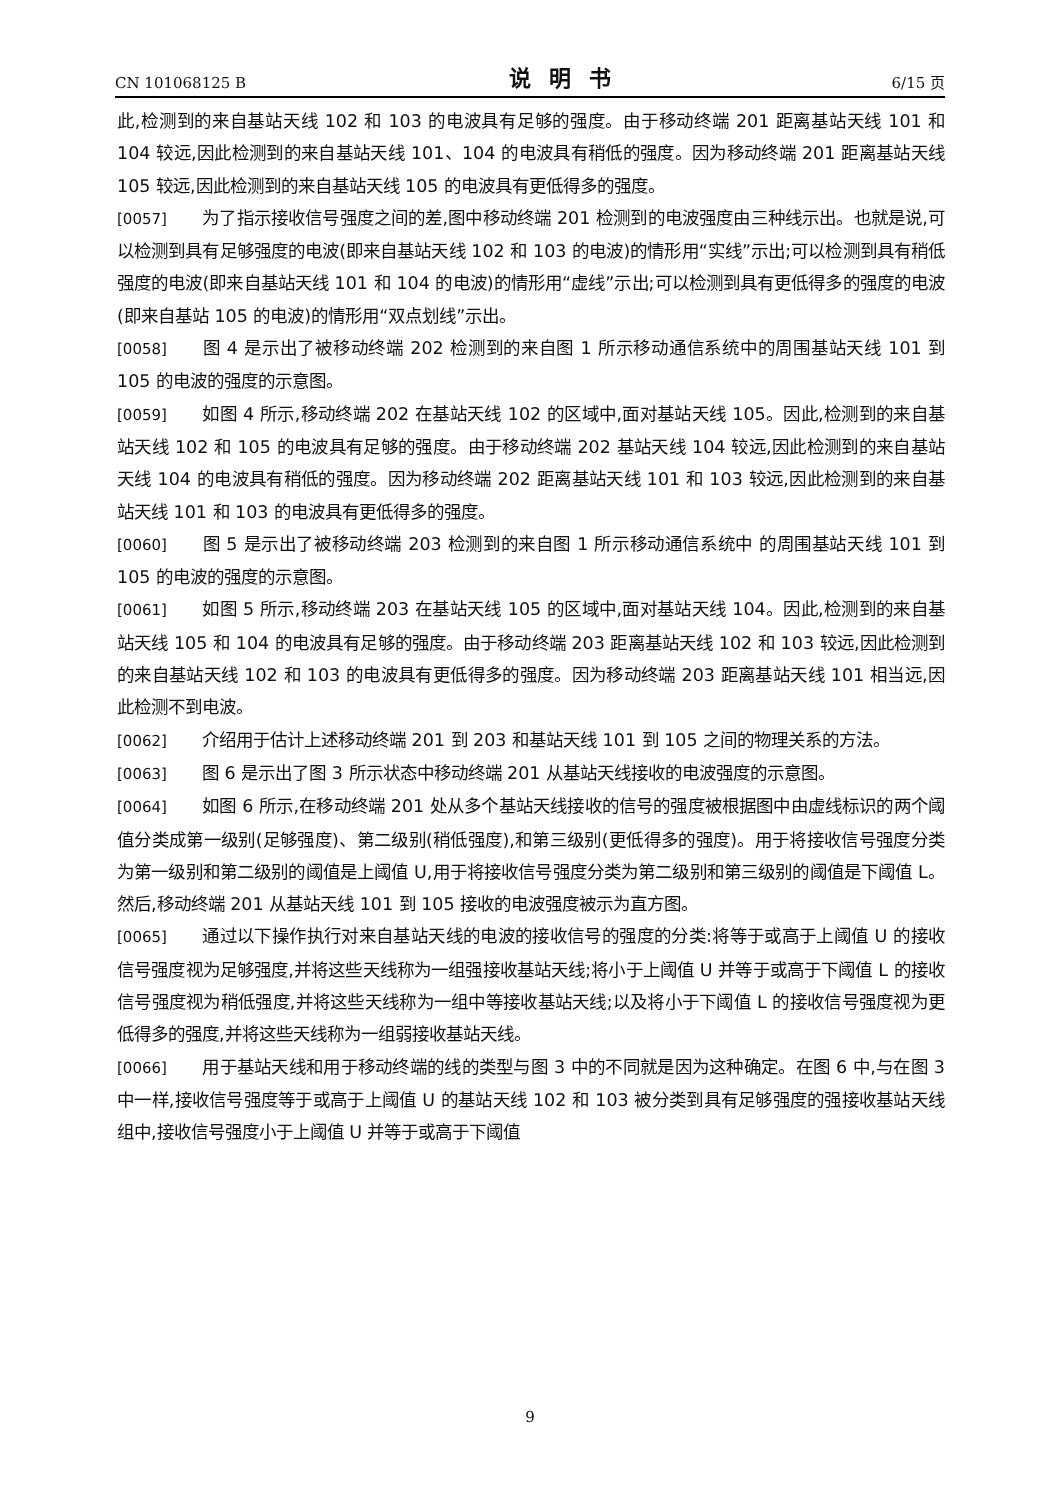CN 101068125 B 说明书 6/15 页
此,检测到的来自基站天线 102 和 103 的电波具有足够的强度。由于移动终端 201 距离基站天线 101 和 104 较远,因此检测到的来自基站天线 101、104 的电波具有稍低的强度。因为移动终端 201 距离基站天线 105 较远,因此检测到的来自基站天线 105 的电波具有更低得多的强度。
[0057] 为了指示接收信号强度之间的差,图中移动终端 201 检测到的电波强度由三种线示出。也就是说,可以检测到具有足够强度的电波(即来自基站天线 102 和 103 的电波)的情形用“实线”示出;可以检测到具有稍低强度的电波(即来自基站天线 101 和 104 的电波)的情形用“虚线”示出;可以检测到具有更低得多的强度的电波(即来自基站 105 的电波)的情形用“双点划线”示出。
[0058] 图 4 是示出了被移动终端 202 检测到的来自图 1 所示移动通信系统中的周围基站天线 101 到 105 的电波的强度的示意图。
[0059] 如图 4 所示,移动终端 202 在基站天线 102 的区域中,面对基站天线 105。因此,检测到的来自基站天线 102 和 105 的电波具有足够的强度。由于移动终端 202 基站天线 104 较远,因此检测到的来自基站天线 104 的电波具有稍低的强度。因为移动终端 202 距离基站天线 101 和 103 较远,因此检测到的来自基站天线 101 和 103 的电波具有更低得多的强度。
[0060] 图 5 是示出了被移动终端 203 检测到的来自图 1 所示移动通信系统中 的周围基站天线 101 到 105 的电波的强度的示意图。
[0061] 如图 5 所示,移动终端 203 在基站天线 105 的区域中,面对基站天线 104。因此,检测到的来自基站天线 105 和 104 的电波具有足够的强度。由于移动终端 203 距离基站天线 102 和 103 较远,因此检测到的来自基站天线 102 和 103 的电波具有更低得多的强度。因为移动终端 203 距离基站天线 101 相当远,因此检测不到电波。
[0062] 介绍用于估计上述移动终端 201 到 203 和基站天线 101 到 105 之间的物理关系的方法。
[0063] 图 6 是示出了图 3 所示状态中移动终端 201 从基站天线接收的电波强度的示意图。
[0064] 如图 6 所示,在移动终端 201 处从多个基站天线接收的信号的强度被根据图中由虚线标识的两个阈值分类成第一级别(足够强度)、第二级别(稍低强度),和第三级别(更低得多的强度)。用于将接收信号强度分类为第一级别和第二级别的阈值是上阈值 U,用于将接收信号强度分类为第二级别和第三级别的阈值是下阈值 L。然后,移动终端 201 从基站天线 101 到 105 接收的电波强度被示为直方图。
[0065] 通过以下操作执行对来自基站天线的电波的接收信号的强度的分类:将等于或高于上阈值 U 的接收信号强度视为足够强度,并将这些天线称为一组强接收基站天线;将小于上阈值 U 并等于或高于下阈值 L 的接收信号强度视为稍低强度,并将这些天线称为一组中等接收基站天线;以及将小于下阈值 L 的接收信号强度视为更低得多的强度,并将这些天线称为一组弱接收基站天线。
[0066] 用于基站天线和用于移动终端的线的类型与图 3 中的不同就是因为这种确定。在图 6 中,与在图 3 中一样,接收信号强度等于或高于上阈值 U 的基站天线 102 和 103 被分类到具有足够强度的强接收基站天线组中,接收信号强度小于上阈值 U 并等于或高于下阈值
9